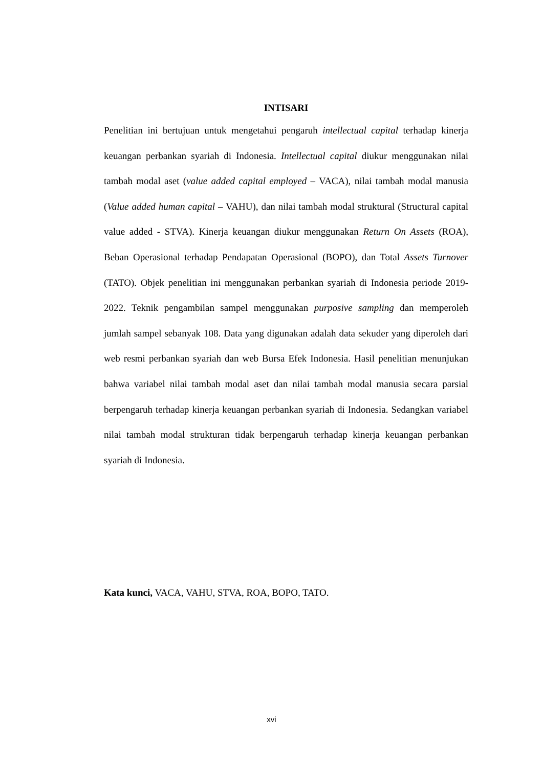INTISARI
Penelitian ini bertujuan untuk mengetahui pengaruh intellectual capital terhadap kinerja keuangan perbankan syariah di Indonesia. Intellectual capital diukur menggunakan nilai tambah modal aset (value added capital employed – VACA), nilai tambah modal manusia (Value added human capital – VAHU), dan nilai tambah modal struktural (Structural capital value added - STVA). Kinerja keuangan diukur menggunakan Return On Assets (ROA), Beban Operasional terhadap Pendapatan Operasional (BOPO), dan Total Assets Turnover (TATO). Objek penelitian ini menggunakan perbankan syariah di Indonesia periode 2019-2022. Teknik pengambilan sampel menggunakan purposive sampling dan memperoleh jumlah sampel sebanyak 108. Data yang digunakan adalah data sekuder yang diperoleh dari web resmi perbankan syariah dan web Bursa Efek Indonesia. Hasil penelitian menunjukan bahwa variabel nilai tambah modal aset dan nilai tambah modal manusia secara parsial berpengaruh terhadap kinerja keuangan perbankan syariah di Indonesia. Sedangkan variabel nilai tambah modal strukturan tidak berpengaruh terhadap kinerja keuangan perbankan syariah di Indonesia.
Kata kunci, VACA, VAHU, STVA, ROA, BOPO, TATO.
xvi